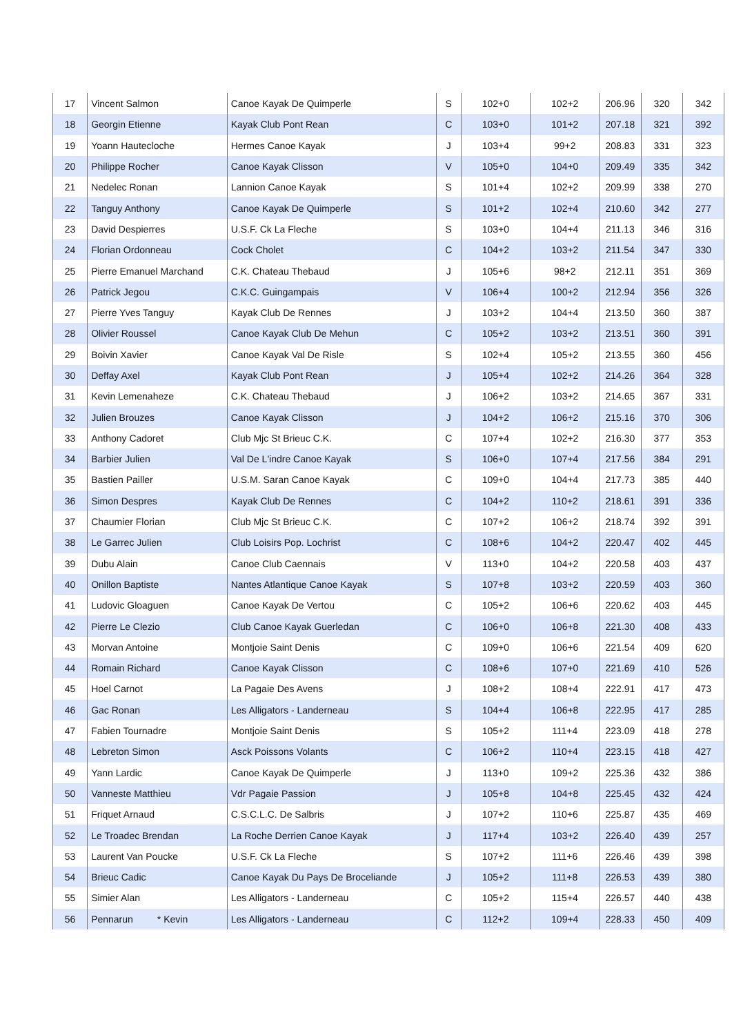| 17 | Vincent Salmon | Canoe Kayak De Quimperle | S | 102+0 | 102+2 | 206.96 | 320 | 342 |
| 18 | Georgin Etienne | Kayak Club Pont Rean | C | 103+0 | 101+2 | 207.18 | 321 | 392 |
| 19 | Yoann Hautecloche | Hermes Canoe Kayak | J | 103+4 | 99+2 | 208.83 | 331 | 323 |
| 20 | Philippe Rocher | Canoe Kayak Clisson | V | 105+0 | 104+0 | 209.49 | 335 | 342 |
| 21 | Nedelec Ronan | Lannion Canoe Kayak | S | 101+4 | 102+2 | 209.99 | 338 | 270 |
| 22 | Tanguy Anthony | Canoe Kayak De Quimperle | S | 101+2 | 102+4 | 210.60 | 342 | 277 |
| 23 | David Despierres | U.S.F. Ck La Fleche | S | 103+0 | 104+4 | 211.13 | 346 | 316 |
| 24 | Florian Ordonneau | Cock Cholet | C | 104+2 | 103+2 | 211.54 | 347 | 330 |
| 25 | Pierre Emanuel Marchand | C.K. Chateau Thebaud | J | 105+6 | 98+2 | 212.11 | 351 | 369 |
| 26 | Patrick Jegou | C.K.C. Guingampais | V | 106+4 | 100+2 | 212.94 | 356 | 326 |
| 27 | Pierre Yves Tanguy | Kayak Club De Rennes | J | 103+2 | 104+4 | 213.50 | 360 | 387 |
| 28 | Olivier Roussel | Canoe Kayak Club De Mehun | C | 105+2 | 103+2 | 213.51 | 360 | 391 |
| 29 | Boivin Xavier | Canoe Kayak Val De Risle | S | 102+4 | 105+2 | 213.55 | 360 | 456 |
| 30 | Deffay Axel | Kayak Club Pont Rean | J | 105+4 | 102+2 | 214.26 | 364 | 328 |
| 31 | Kevin Lemenaheze | C.K. Chateau Thebaud | J | 106+2 | 103+2 | 214.65 | 367 | 331 |
| 32 | Julien Brouzes | Canoe Kayak Clisson | J | 104+2 | 106+2 | 215.16 | 370 | 306 |
| 33 | Anthony Cadoret | Club Mjc St Brieuc C.K. | C | 107+4 | 102+2 | 216.30 | 377 | 353 |
| 34 | Barbier Julien | Val De L'indre Canoe Kayak | S | 106+0 | 107+4 | 217.56 | 384 | 291 |
| 35 | Bastien Pailler | U.S.M. Saran Canoe Kayak | C | 109+0 | 104+4 | 217.73 | 385 | 440 |
| 36 | Simon Despres | Kayak Club De Rennes | C | 104+2 | 110+2 | 218.61 | 391 | 336 |
| 37 | Chaumier Florian | Club Mjc St Brieuc C.K. | C | 107+2 | 106+2 | 218.74 | 392 | 391 |
| 38 | Le Garrec Julien | Club Loisirs Pop. Lochrist | C | 108+6 | 104+2 | 220.47 | 402 | 445 |
| 39 | Dubu Alain | Canoe Club Caennais | V | 113+0 | 104+2 | 220.58 | 403 | 437 |
| 40 | Onillon Baptiste | Nantes Atlantique Canoe Kayak | S | 107+8 | 103+2 | 220.59 | 403 | 360 |
| 41 | Ludovic Gloaguen | Canoe Kayak De Vertou | C | 105+2 | 106+6 | 220.62 | 403 | 445 |
| 42 | Pierre Le Clezio | Club Canoe Kayak Guerledan | C | 106+0 | 106+8 | 221.30 | 408 | 433 |
| 43 | Morvan Antoine | Montjoie Saint Denis | C | 109+0 | 106+6 | 221.54 | 409 | 620 |
| 44 | Romain Richard | Canoe Kayak Clisson | C | 108+6 | 107+0 | 221.69 | 410 | 526 |
| 45 | Hoel Carnot | La Pagaie Des Avens | J | 108+2 | 108+4 | 222.91 | 417 | 473 |
| 46 | Gac Ronan | Les Alligators - Landerneau | S | 104+4 | 106+8 | 222.95 | 417 | 285 |
| 47 | Fabien Tournadre | Montjoie Saint Denis | S | 105+2 | 111+4 | 223.09 | 418 | 278 |
| 48 | Lebreton Simon | Asck Poissons Volants | C | 106+2 | 110+4 | 223.15 | 418 | 427 |
| 49 | Yann Lardic | Canoe Kayak De Quimperle | J | 113+0 | 109+2 | 225.36 | 432 | 386 |
| 50 | Vanneste Matthieu | Vdr Pagaie Passion | J | 105+8 | 104+8 | 225.45 | 432 | 424 |
| 51 | Friquet Arnaud | C.S.C.L.C. De Salbris | J | 107+2 | 110+6 | 225.87 | 435 | 469 |
| 52 | Le Troadec Brendan | La Roche Derrien Canoe Kayak | J | 117+4 | 103+2 | 226.40 | 439 | 257 |
| 53 | Laurent Van Poucke | U.S.F. Ck La Fleche | S | 107+2 | 111+6 | 226.46 | 439 | 398 |
| 54 | Brieuc Cadic | Canoe Kayak Du Pays De Broceliande | J | 105+2 | 111+8 | 226.53 | 439 | 380 |
| 55 | Simier Alan | Les Alligators - Landerneau | C | 105+2 | 115+4 | 226.57 | 440 | 438 |
| 56 | Pennarun * Kevin | Les Alligators - Landerneau | C | 112+2 | 109+4 | 228.33 | 450 | 409 |